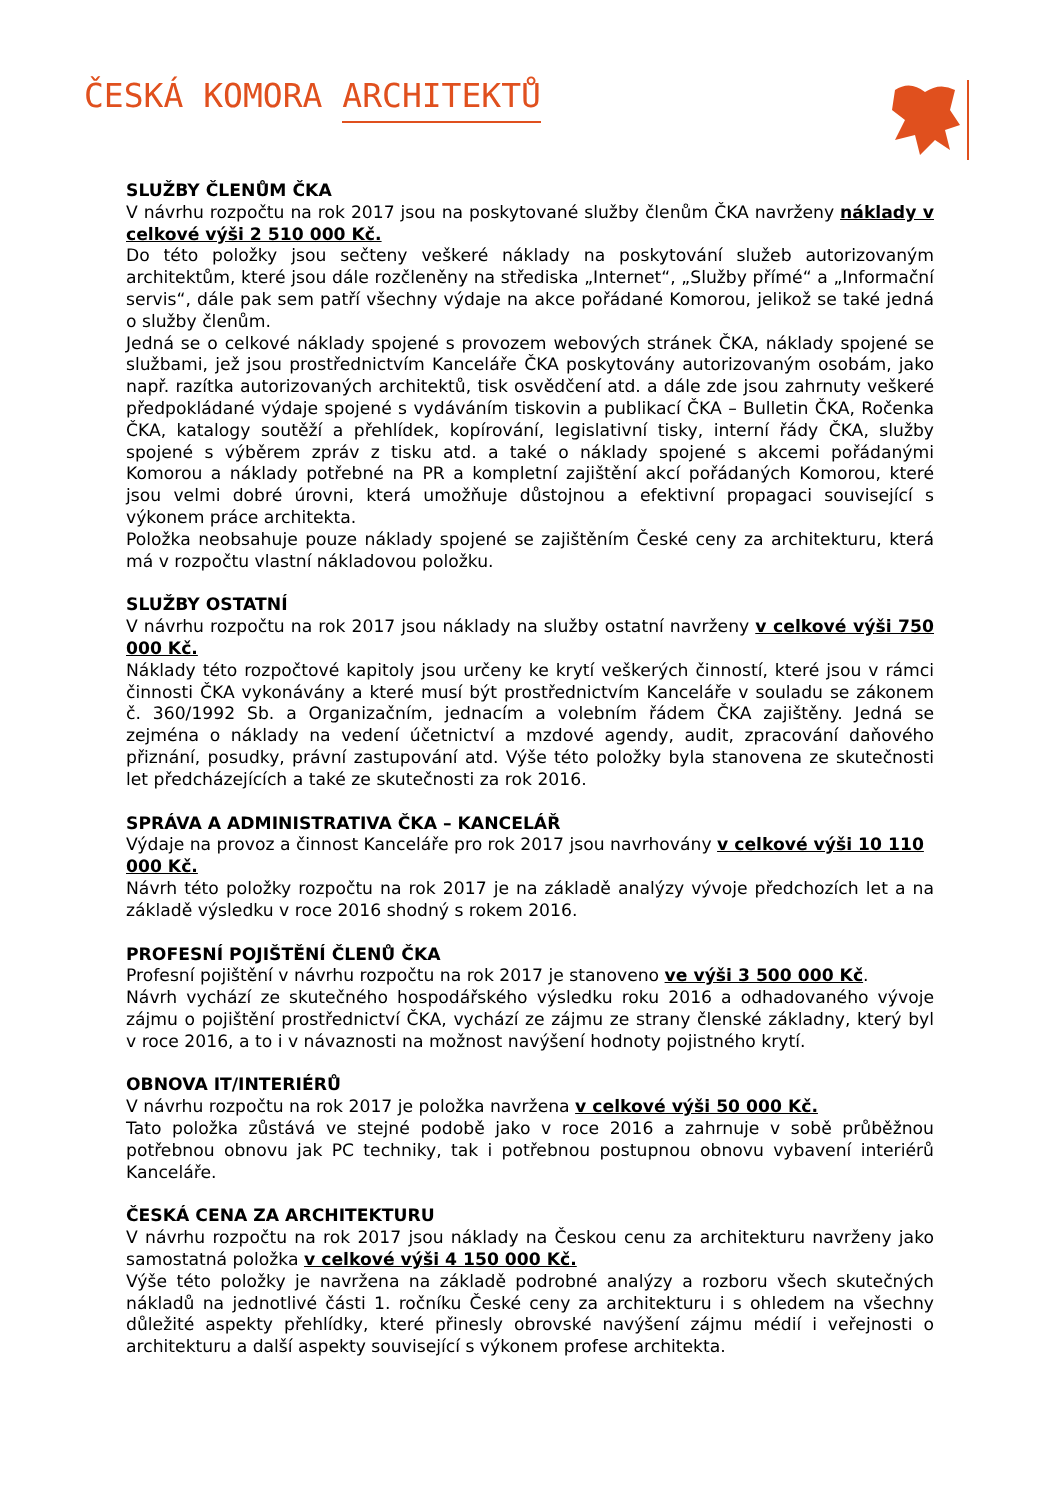ČESKÁ KOMORA ARCHITEKTŮ
SLUŽBY ČLENŮM ČKA
V návrhu rozpočtu na rok 2017 jsou na poskytované služby členům ČKA navrženy náklady v celkové výši 2 510 000 Kč.
Do této položky jsou sečteny veškeré náklady na poskytování služeb autorizovaným architektům, které jsou dále rozčleněny na střediska „Internet“, „Služby přímé“ a „Informační servis“, dále pak sem patří všechny výdaje na akce pořádané Komorou, jelikož se také jedná o služby členům.
Jedná se o celkové náklady spojené s provozem webových stránek ČKA, náklady spojené se službami, jež jsou prostřednictvím Kanceláře ČKA poskytovány autorizovaným osobám, jako např. razítka autorizovaných architektů, tisk osvědčení atd. a dále zde jsou zahrnuty veškeré předpokládané výdaje spojené s vydáváním tiskovin a publikací ČKA – Bulletin ČKA, Ročenka ČKA, katalogy soutěží a přehlídek, kopírování, legislativní tisky, interní řády ČKA, služby spojené s výběrem zpráv z tisku atd. a také o náklady spojené s akcemi pořádanými Komorou a náklady potřebné na PR a kompletní zajištění akcí pořádaných Komorou, které jsou velmi dobré úrovni, která umožňuje důstojnou a efektivní propagaci související s výkonem práce architekta.
Položka neobsahuje pouze náklady spojené se zajištěním České ceny za architekturu, která má v rozpočtu vlastní nákladovou položku.
SLUŽBY OSTATNÍ
V návrhu rozpočtu na rok 2017 jsou náklady na služby ostatní navrženy v celkové výši 750 000 Kč.
Náklady této rozpočtové kapitoly jsou určeny ke krytí veškerých činností, které jsou v rámci činnosti ČKA vykonávány a které musí být prostřednictvím Kanceláře v souladu se zákonem č. 360/1992 Sb. a Organizačním, jednacím a volebním řádem ČKA zajištěny. Jedná se zejména o náklady na vedení účetnictví a mzdové agendy, audit, zpracování daňového přiznání, posudky, právní zastupování atd. Výše této položky byla stanovena ze skutečnosti let předcházejících a také ze skutečnosti za rok 2016.
SPRÁVA A ADMINISTRATIVA ČKA – KANCELÁŘ
Výdaje na provoz a činnost Kanceláře pro rok 2017 jsou navrhovány v celkové výši 10 110 000 Kč.
Návrh této položky rozpočtu na rok 2017 je na základě analýzy vývoje předchozích let a na základě výsledku v roce 2016 shodný s rokem 2016.
PROFESNÍ POJIŠTĚNÍ ČLENŮ ČKA
Profesní pojištění v návrhu rozpočtu na rok 2017 je stanoveno ve výši 3 500 000 Kč.
Návrh vychází ze skutečného hospodářského výsledku roku 2016 a odhadovaného vývoje zájmu o pojištění prostřednictví ČKA, vychází ze zájmu ze strany členské základny, který byl v roce 2016, a to i v návaznosti na možnost navýšení hodnoty pojistného krytí.
OBNOVA IT/INTERIÉRŮ
V návrhu rozpočtu na rok 2017 je položka navržena v celkové výši 50 000 Kč.
Tato položka zůstává ve stejné podobě jako v roce 2016 a zahrnuje v sobě průběžnou potřebnou obnovu jak PC techniky, tak i potřebnou postupnou obnovu vybavení interiérů Kanceláře.
ČESKÁ CENA ZA ARCHITEKTURU
V návrhu rozpočtu na rok 2017 jsou náklady na Českou cenu za architekturu navrženy jako samostatná položka v celkové výši 4 150 000 Kč.
Výše této položky je navržena na základě podrobné analýzy a rozboru všech skutečných nákladů na jednotlivé části 1. ročníku České ceny za architekturu i s ohledem na všechny důležité aspekty přehlídky, které přinesly obrovské navýšení zájmu médií i veřejnosti o architekturu a další aspekty související s výkonem profese architekta.